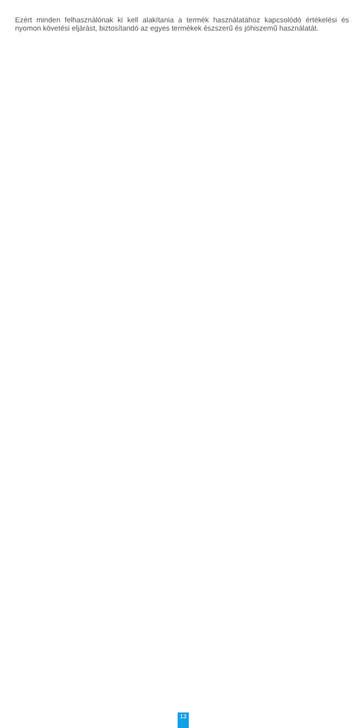Ezért minden felhasználónak ki kell alakítania a termék használatához kapcsolódó értékelési és nyomon követési eljárást, biztosítandó az egyes termékek észszerű és jóhiszemű használatát.
13